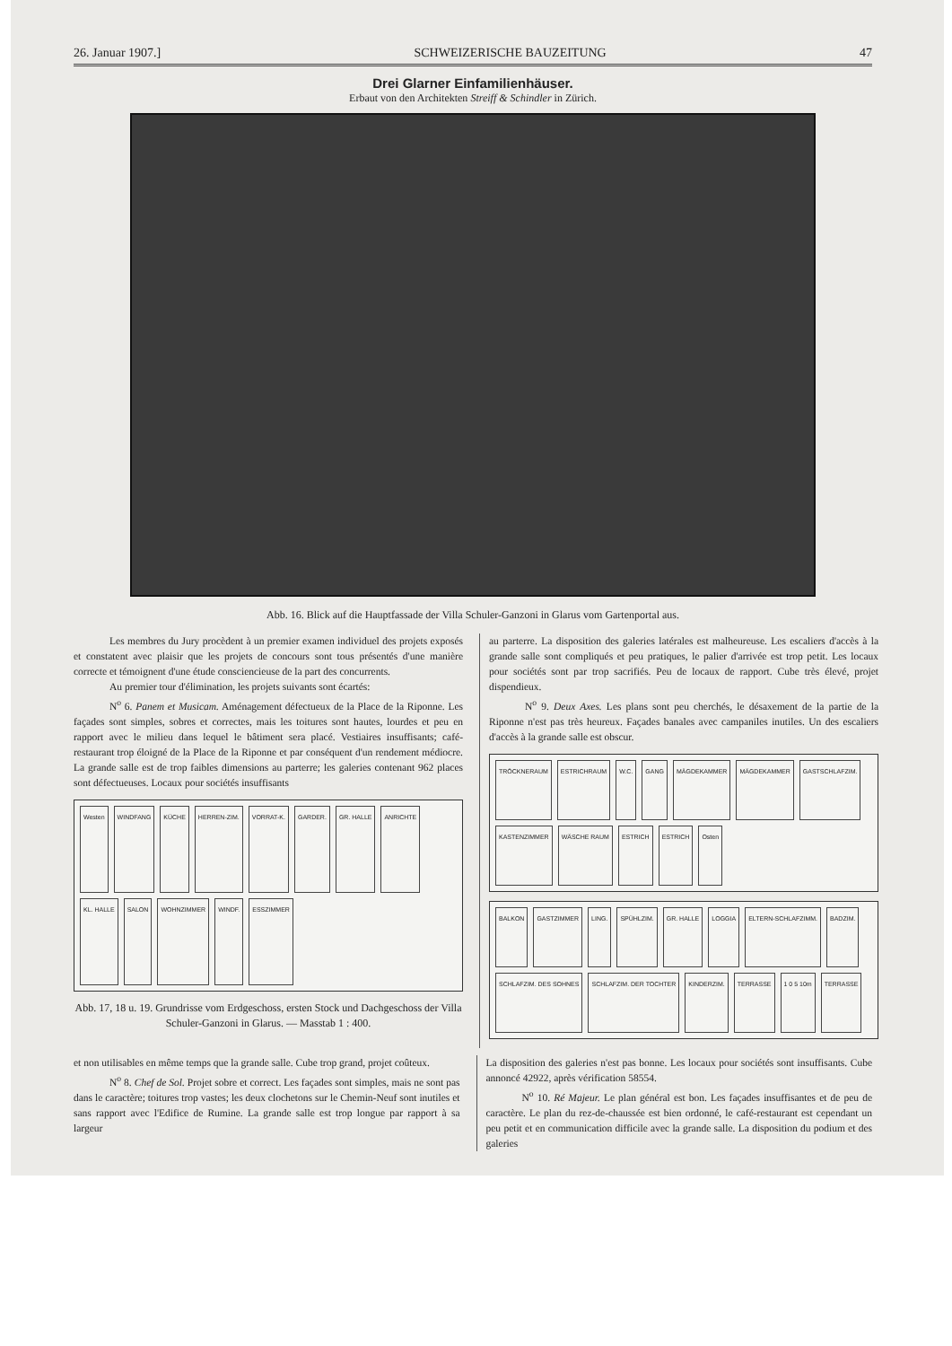26. Januar 1907.] SCHWEIZERISCHE BAUZEITUNG 47
Drei Glarner Einfamilienhäuser.
Erbaut von den Architekten Streiff & Schindler in Zürich.
Abb. 16. Blick auf die Hauptfassade der Villa Schuler-Ganzoni in Glarus vom Gartenportal aus.
Les membres du Jury procèdent à un premier examen individuel des projets exposés et constatent avec plaisir que les projets de concours sont tous présentés d'une manière correcte et témoignent d'une étude consciencieuse de la part des concurrents.
Au premier tour d'élimination, les projets suivants sont écartés:
N<sup>o</sup> 6. Panem et Musicam. Aménagement défectueux de la Place de la Riponne. Les façades sont simples, sobres et correctes, mais les toitures sont hautes, lourdes et peu en rapport avec le milieu dans lequel le bâtiment sera placé. Vestiaires insuffisants; café-restaurant trop éloigné de la Place de la Riponne et par conséquent d'un rendement médiocre. La grande salle est de trop faibles dimensions au parterre; les galeries contenant 962 places sont défectueuses. Locaux pour sociétés insuffisants
Westen WINDFANG KÜCHE HERREN-ZIM. VORRAT-K. GARDER. GR. HALLE ANRICHTE KL. HALLE SALON WOHNZIMMER WINDF. ESSZIMMER
Abb. 17, 18 u. 19. Grundrisse vom Erdgeschoss, ersten Stock und Dachgeschoss der Villa Schuler-Ganzoni in Glarus. — Masstab 1 : 400.
au parterre. La disposition des galeries latérales est malheureuse. Les escaliers d'accès à la grande salle sont compliqués et peu pratiques, le palier d'arrivée est trop petit. Les locaux pour sociétés sont par trop sacrifiés. Peu de locaux de rapport. Cube très élevé, projet dispendieux.
N<sup>o</sup> 9. Deux Axes. Les plans sont peu cherchés, le désaxement de la partie de la Riponne n'est pas très heureux. Façades banales avec campaniles inutiles. Un des escaliers d'accès à la grande salle est obscur.
TRÖCKNERAUM ESTRICHRAUM W.C. GANG MÄGDEKAMMER MÄGDEKAMMER GASTSCHLAFZIM. KASTENZIMMER WÄSCHE RAUM ESTRICH ESTRICH Osten
BALKON GASTZIMMER LING. SPÜHLZIM. GR. HALLE LOGGIA ELTERN-SCHLAFZIMM. BADZIM. SCHLAFZIM. DES SOHNES SCHLAFZIM. DER TOCHTER KINDERZIM. TERRASSE 1 0 5 10m TERRASSE
et non utilisables en même temps que la grande salle. Cube trop grand, projet coûteux.
N<sup>o</sup> 8. Chef de Sol. Projet sobre et correct. Les façades sont simples, mais ne sont pas dans le caractère; toitures trop vastes; les deux clochetons sur le Chemin-Neuf sont inutiles et sans rapport avec l'Edifice de Rumine. La grande salle est trop longue par rapport à sa largeur
La disposition des galeries n'est pas bonne. Les locaux pour sociétés sont insuffisants. Cube annoncé 42922, après vérification 58554.
N<sup>o</sup> 10. Ré Majeur. Le plan général est bon. Les façades insuffisantes et de peu de caractère. Le plan du rez-de-chaussée est bien ordonné, le café-restaurant est cependant un peu petit et en communication difficile avec la grande salle. La disposition du podium et des galeries